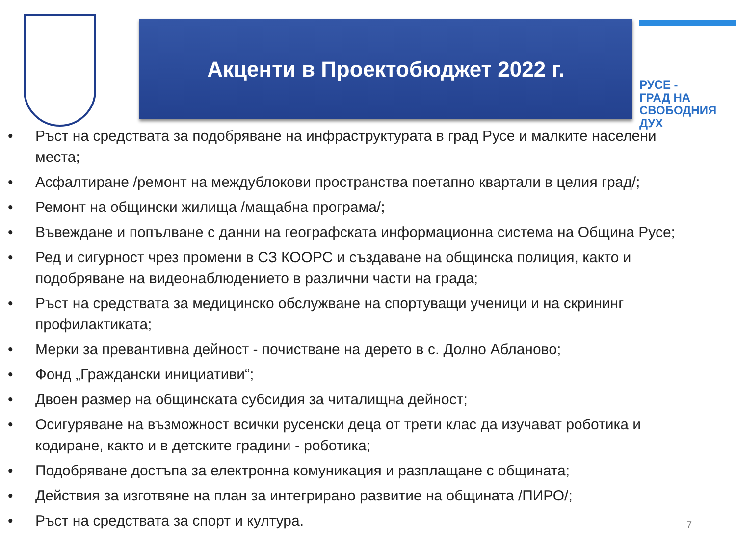Акценти в Проектобюджет 2022 г.
РУСЕ -
ГРАД НА
СВОБОДНИЯ
ДУХ
• Ръст на средствата за подобряване на инфраструктурата в град Русе и малките населени места;
• Асфалтиране /ремонт на междублокови пространства поетапно квартали в целия град/;
• Ремонт на общински жилища /мащабна програма/;
• Въвеждане и попълване с данни на географската информационна система на Община Русе;
• Ред и сигурност чрез промени в СЗ КООРС и създаване на общинска полиция, както и подобряване на видеонаблюдението в различни части на града;
• Ръст на средствата за медицинско обслужване на спортуващи ученици и на скрининг профилактиката;
• Мерки за превантивна дейност - почистване на дерето в с. Долно Абланово;
• Фонд „Граждански инициативи“;
• Двоен размер на общинската субсидия за читалищна дейност;
• Осигуряване на възможност всички русенски деца от трети клас да изучават роботика и кодиране, както и в детските градини - роботика;
• Подобряване достъпа за електронна комуникация и разплащане с общината;
• Действия за изготвяне на план за интегрирано развитие на общината /ПИРО/;
• Ръст на средствата за спорт и култура.
7